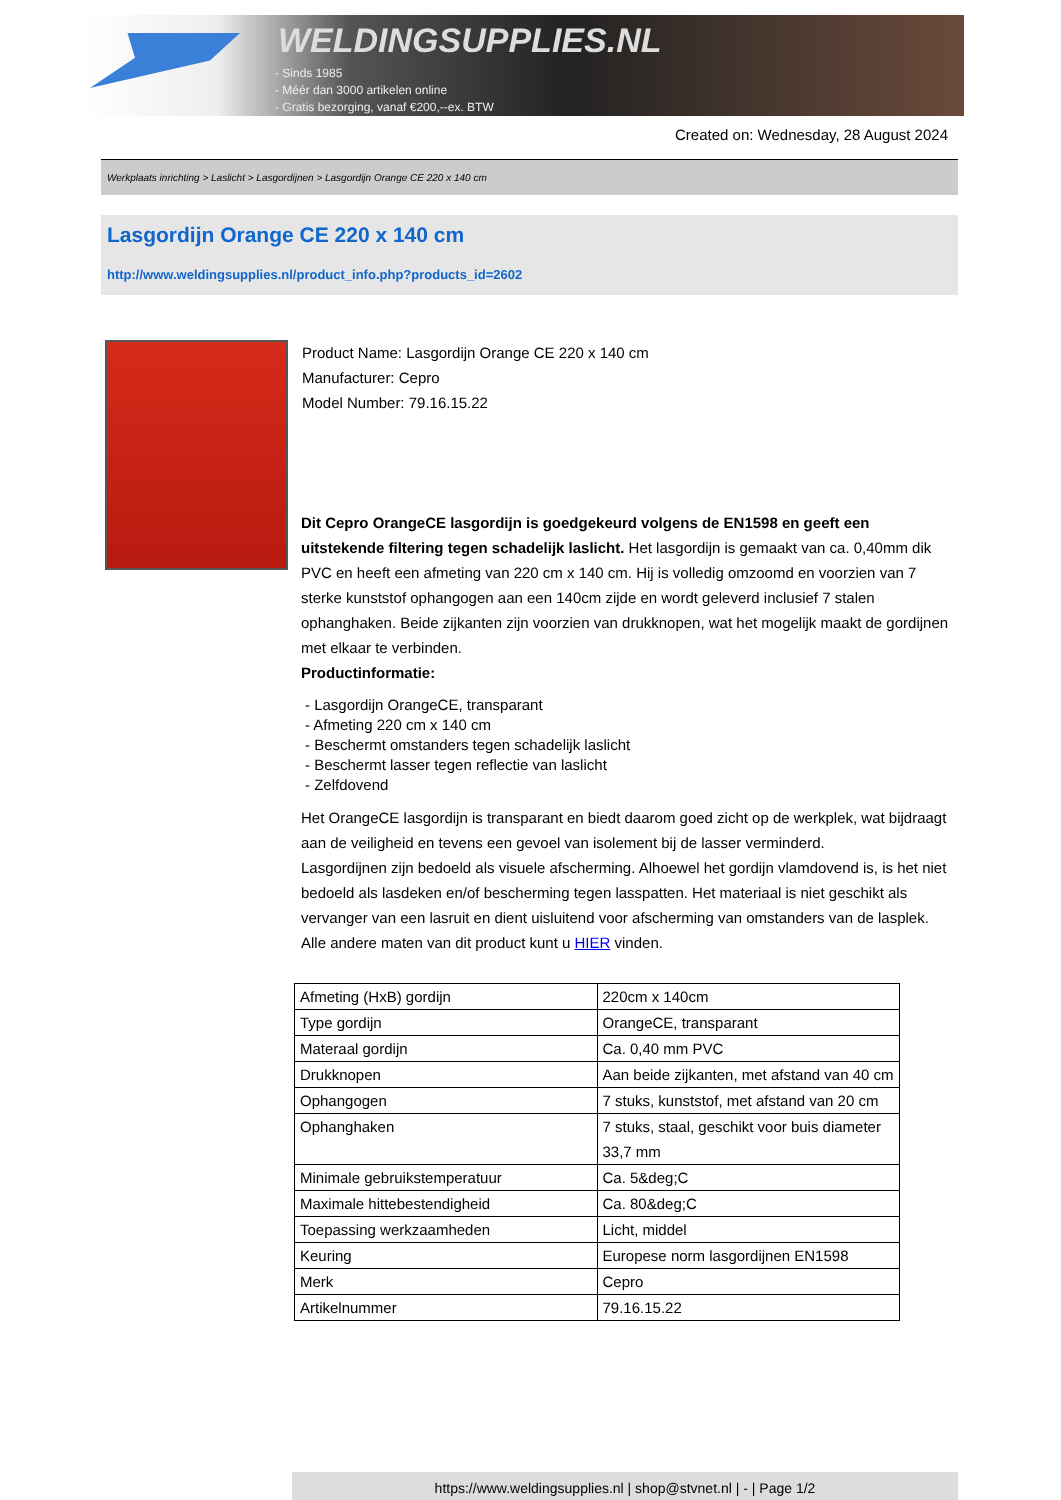WELDINGSUPPLIES.NL
- Sinds 1985
- Méér dan 3000 artikelen online
- Gratis bezorging, vanaf €200,--ex. BTW
Created on: Wednesday, 28 August 2024
Werkplaats inrichting > Laslicht > Lasgordijnen > Lasgordijn Orange CE 220 x 140 cm
Lasgordijn Orange CE 220 x 140 cm
http://www.weldingsupplies.nl/product_info.php?products_id=2602
Product Name: Lasgordijn Orange CE 220 x 140 cm
Manufacturer: Cepro
Model Number: 79.16.15.22
Dit Cepro OrangeCE lasgordijn is goedgekeurd volgens de EN1598 en geeft een uitstekende filtering tegen schadelijk laslicht. Het lasgordijn is gemaakt van ca. 0,40mm dik PVC en heeft een afmeting van 220 cm x 140 cm. Hij is volledig omzoomd en voorzien van 7 sterke kunststof ophangogen aan een 140cm zijde en wordt geleverd inclusief 7 stalen ophanghaken. Beide zijkanten zijn voorzien van drukknopen, wat het mogelijk maakt de gordijnen met elkaar te verbinden.
Productinformatie:
- Lasgordijn OrangeCE, transparant
- Afmeting 220 cm x 140 cm
- Beschermt omstanders tegen schadelijk laslicht
- Beschermt lasser tegen reflectie van laslicht
- Zelfdovend
Het OrangeCE lasgordijn is transparant en biedt daarom goed zicht op de werkplek, wat bijdraagt aan de veiligheid en tevens een gevoel van isolement bij de lasser verminderd.
Lasgordijnen zijn bedoeld als visuele afscherming. Alhoewel het gordijn vlamdovend is, is het niet bedoeld als lasdeken en/of bescherming tegen lasspatten. Het materiaal is niet geschikt als vervanger van een lasruit en dient uisluitend voor afscherming van omstanders van de lasplek.
Alle andere maten van dit product kunt u HIER vinden.
| Afmeting (HxB) gordijn | 220cm x 140cm |
| Type gordijn | OrangeCE, transparant |
| Materaal gordijn | Ca. 0,40 mm PVC |
| Drukknopen | Aan beide zijkanten, met afstand van 40 cm |
| Ophangogen | 7 stuks, kunststof, met afstand van 20 cm |
| Ophanghaken | 7 stuks, staal, geschikt voor buis diameter 33,7 mm |
| Minimale gebruikstemperatuur | Ca. 5&deg;C |
| Maximale hittebestendigheid | Ca. 80&deg;C |
| Toepassing werkzaamheden | Licht, middel |
| Keuring | Europese norm lasgordijnen EN1598 |
| Merk | Cepro |
| Artikelnummer | 79.16.15.22 |
https://www.weldingsupplies.nl | shop@stvnet.nl | - | Page 1/2